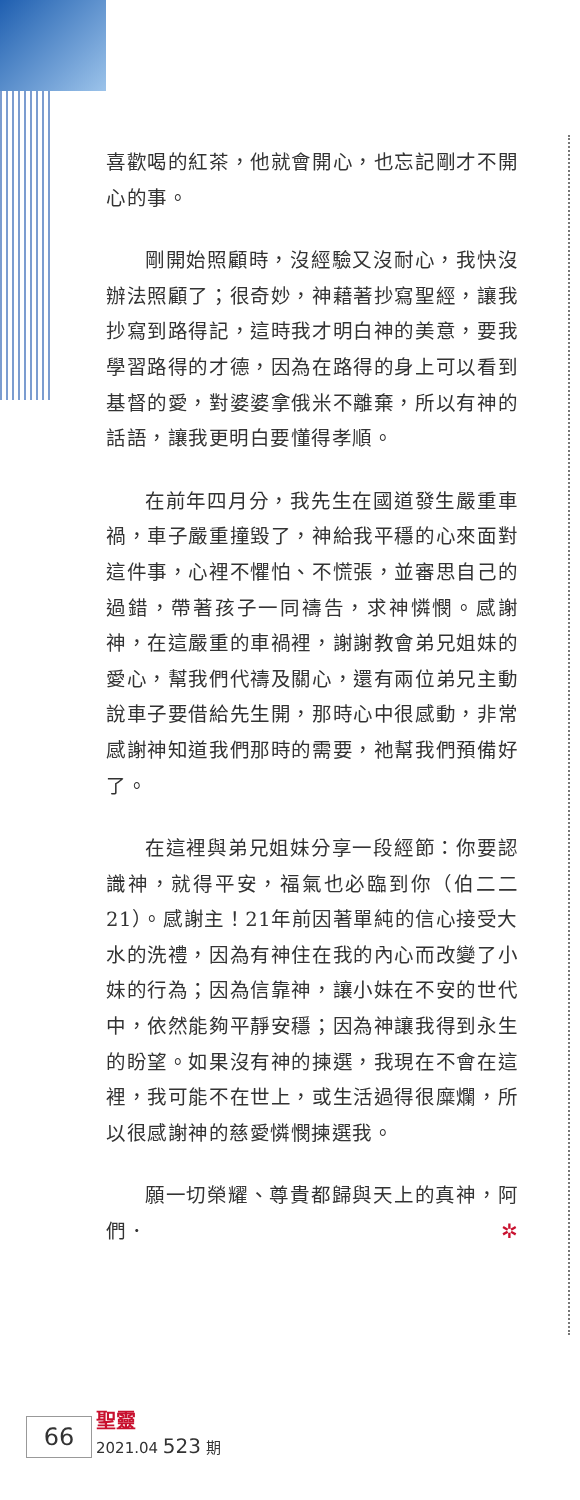喜歡喝的紅茶，他就會開心，也忘記剛才不開心的事。
剛開始照顧時，沒經驗又沒耐心，我快沒辦法照顧了；很奇妙，神藉著抄寫聖經，讓我抄寫到路得記，這時我才明白神的美意，要我學習路得的才德，因為在路得的身上可以看到基督的愛，對婆婆拿俄米不離棄，所以有神的話語，讓我更明白要懂得孝順。
在前年四月分，我先生在國道發生嚴重車禍，車子嚴重撞毀了，神給我平穩的心來面對這件事，心裡不懼怕、不慌張，並審思自己的過錯，帶著孩子一同禱告，求神憐憫。感謝神，在這嚴重的車禍裡，謝謝教會弟兄姐妹的愛心，幫我們代禱及關心，還有兩位弟兄主動說車子要借給先生開，那時心中很感動，非常感謝神知道我們那時的需要，祂幫我們預備好了。
在這裡與弟兄姐妹分享一段經節：你要認識神，就得平安，福氣也必臨到你（伯二二21）。感謝主！21年前因著單純的信心接受大水的洗禮，因為有神住在我的內心而改變了小妹的行為；因為信靠神，讓小妹在不安的世代中，依然能夠平靜安穩；因為神讓我得到永生的盼望。如果沒有神的揀選，我現在不會在這裡，我可能不在世上，或生活過得很糜爛，所以很感謝神的慈愛憐憫揀選我。
願一切榮耀、尊貴都歸與天上的真神，阿們． ✲
66
聖靈
2021.04 523 期